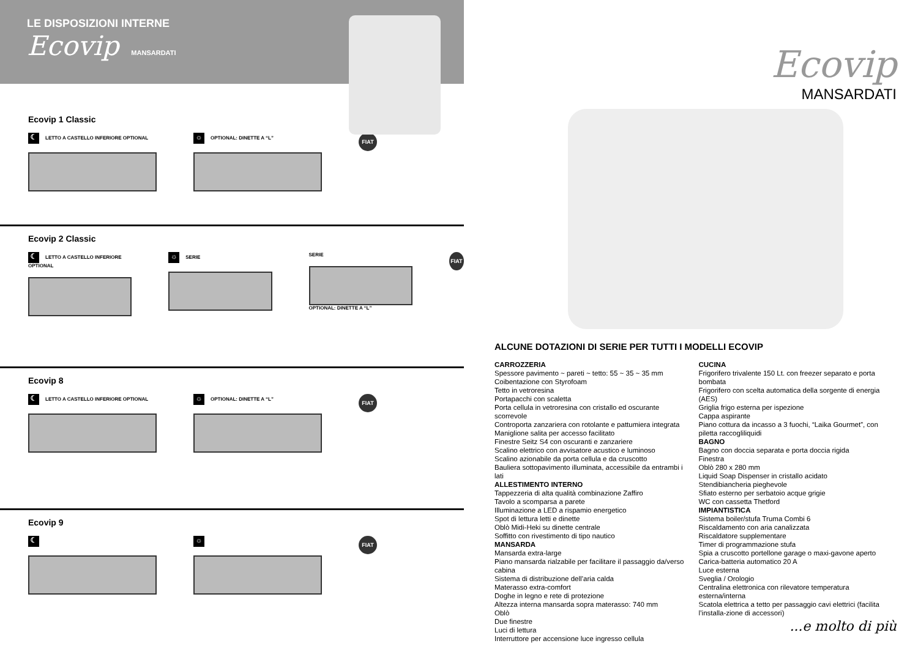LE DISPOSIZIONI INTERNE
Ecovip MANSARDATI
Ecovip 1 Classic
☾ LETTO A CASTELLO INFERIORE OPTIONAL
☼ OPTIONAL: DINETTE A “L”
FIAT
Ecovip 2 Classic
☾ LETTO A CASTELLO INFERIORE OPTIONAL
☼ SERIE SERIE
OPTIONAL: DINETTE A “L”
FIAT
Ecovip 8
☾ LETTO A CASTELLO INFERIORE OPTIONAL
☼ OPTIONAL: DINETTE A “L”
FIAT
Ecovip 9
☾ ☼
FIAT
Ecovip
MANSARDATI
ALCUNE DOTAZIONI DI SERIE PER TUTTI I MODELLI ECOVIP
CARROZZERIA
Spessore pavimento ~ pareti ~ tetto: 55 ~ 35 ~ 35 mm
Coibentazione con Styrofoam
Tetto in vetroresina
Portapacchi con scaletta
Porta cellula in vetroresina con cristallo ed oscurante scorrevole
Controporta zanzariera con rotolante e pattumiera integrata
Maniglione salita per accesso facilitato
Finestre Seitz S4 con oscuranti e zanzariere
Scalino elettrico con avvisatore acustico e luminoso
Scalino azionabile da porta cellula e da cruscotto
Bauliera sottopavimento illuminata, accessibile da entrambi i lati
ALLESTIMENTO INTERNO
Tappezzeria di alta qualità combinazione Zaffiro
Tavolo a scomparsa a parete
Illuminazione a LED a rispamio energetico
Spot di lettura letti e dinette
Oblò Midi-Heki su dinette centrale
Soffitto con rivestimento di tipo nautico
MANSARDA
Mansarda extra-large
Piano mansarda rialzabile per facilitare il passaggio da/verso cabina
Sistema di distribuzione dell’aria calda
Materasso extra-comfort
Doghe in legno e rete di protezione
Altezza interna mansarda sopra materasso: 740 mm
Oblò
Due finestre
Luci di lettura
Interruttore per accensione luce ingresso cellula
CUCINA
Frigorifero trivalente 150 Lt. con freezer separato e porta bombata
Frigorifero con scelta automatica della sorgente di energia (AES)
Griglia frigo esterna per ispezione
Cappa aspirante
Piano cottura da incasso a 3 fuochi, “Laika Gourmet”, con piletta raccogliliquidi
BAGNO
Bagno con doccia separata e porta doccia rigida
Finestra
Oblò 280 x 280 mm
Liquid Soap Dispenser in cristallo acidato
Stendibiancheria pieghevole
Sfiato esterno per serbatoio acque grigie
WC con cassetta Thetford
IMPIANTISTICA
Sistema boiler/stufa Truma Combi 6
Riscaldamento con aria canalizzata
Riscaldatore supplementare
Timer di programmazione stufa
Spia a cruscotto portellone garage o maxi-gavone aperto
Carica-batteria automatico 20 A
Luce esterna
Sveglia / Orologio
Centralina elettronica con rilevatore temperatura esterna/interna
Scatola elettrica a tetto per passaggio cavi elettrici (facilita l’installa-zione di accessori)
...e molto di più